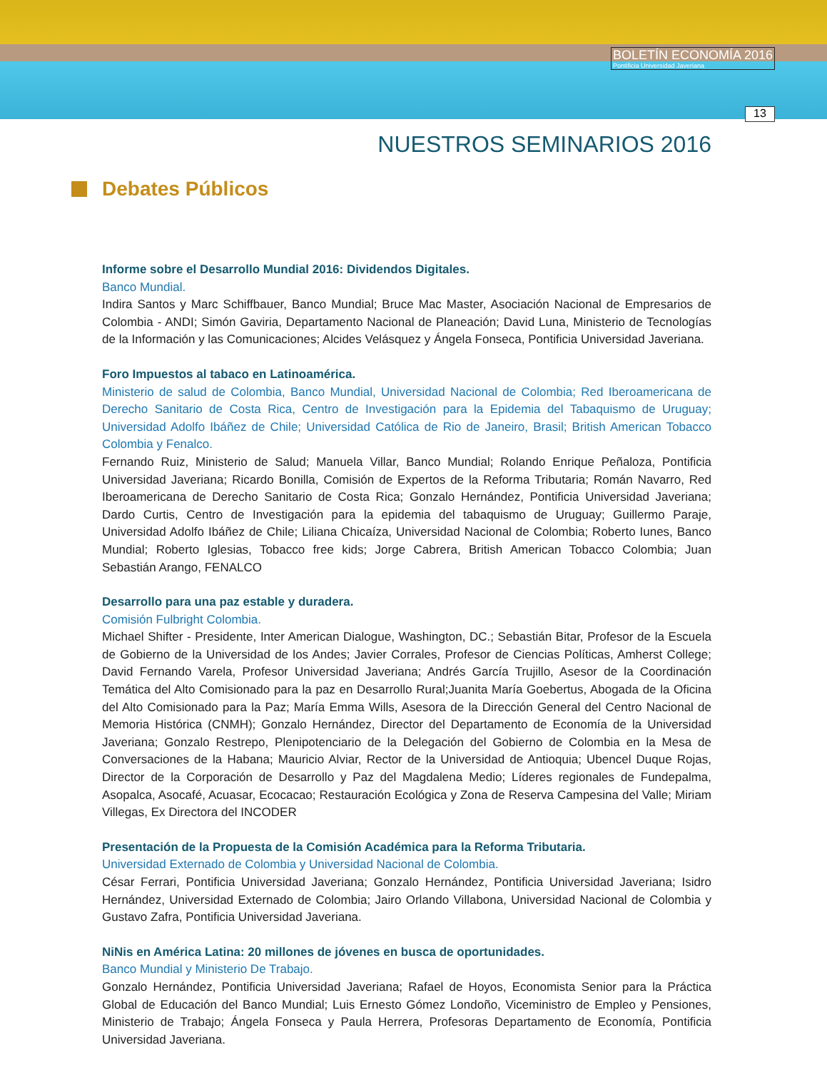BOLETÍN ECONOMÍA 2016
Pontificia Universidad Javeriana
13
NUESTROS SEMINARIOS 2016
Debates Públicos
Informe sobre el Desarrollo Mundial 2016: Dividendos Digitales.
Banco Mundial.
Indira Santos y Marc Schiffbauer, Banco Mundial; Bruce Mac Master, Asociación Nacional de Empresarios de Colombia - ANDI; Simón Gaviria, Departamento Nacional de Planeación; David Luna, Ministerio de Tecnologías de la Información y las Comunicaciones; Alcides Velásquez y Ángela Fonseca, Pontificia Universidad Javeriana.
Foro Impuestos al tabaco en Latinoamérica.
Ministerio de salud de Colombia, Banco Mundial, Universidad Nacional de Colombia; Red Iberoamericana de Derecho Sanitario de Costa Rica, Centro de Investigación para la Epidemia del Tabaquismo de Uruguay; Universidad Adolfo Ibáñez de Chile; Universidad Católica de Rio de Janeiro, Brasil; British American Tobacco Colombia y Fenalco.
Fernando Ruiz, Ministerio de Salud; Manuela Villar, Banco Mundial; Rolando Enrique Peñaloza, Pontificia Universidad Javeriana; Ricardo Bonilla, Comisión de Expertos de la Reforma Tributaria; Román Navarro, Red Iberoamericana de Derecho Sanitario de Costa Rica; Gonzalo Hernández, Pontificia Universidad Javeriana; Dardo Curtis, Centro de Investigación para la epidemia del tabaquismo de Uruguay; Guillermo Paraje, Universidad Adolfo Ibáñez de Chile; Liliana Chicaíza, Universidad Nacional de Colombia; Roberto Iunes, Banco Mundial; Roberto Iglesias, Tobacco free kids; Jorge Cabrera, British American Tobacco Colombia; Juan Sebastián Arango, FENALCO
Desarrollo para una paz estable y duradera.
Comisión Fulbright Colombia.
Michael Shifter - Presidente, Inter American Dialogue, Washington, DC.; Sebastián Bitar, Profesor de la Escuela de Gobierno de la Universidad de los Andes; Javier Corrales, Profesor de Ciencias Políticas, Amherst College; David Fernando Varela, Profesor Universidad Javeriana; Andrés García Trujillo, Asesor de la Coordinación Temática del Alto Comisionado para la paz en Desarrollo Rural;Juanita María Goebertus, Abogada de la Oficina del Alto Comisionado para la Paz; María Emma Wills, Asesora de la Dirección General del Centro Nacional de Memoria Histórica (CNMH); Gonzalo Hernández, Director del Departamento de Economía de la Universidad Javeriana; Gonzalo Restrepo, Plenipotenciario de la Delegación del Gobierno de Colombia en la Mesa de Conversaciones de la Habana; Mauricio Alviar, Rector de la Universidad de Antioquia; Ubencel Duque Rojas, Director de la Corporación de Desarrollo y Paz del Magdalena Medio; Líderes regionales de Fundepalma, Asopalca, Asocafé, Acuasar, Ecocacao; Restauración Ecológica y Zona de Reserva Campesina del Valle; Miriam Villegas, Ex Directora del INCODER
Presentación de la Propuesta de la Comisión Académica para la Reforma Tributaria.
Universidad Externado de Colombia y Universidad Nacional de Colombia.
César Ferrari, Pontificia Universidad Javeriana; Gonzalo Hernández, Pontificia Universidad Javeriana; Isidro Hernández, Universidad Externado de Colombia; Jairo Orlando Villabona, Universidad Nacional de Colombia y Gustavo Zafra, Pontificia Universidad Javeriana.
NiNis en América Latina: 20 millones de jóvenes en busca de oportunidades.
Banco Mundial y Ministerio De Trabajo.
Gonzalo Hernández, Pontificia Universidad Javeriana; Rafael de Hoyos, Economista Senior para la Práctica Global de Educación del Banco Mundial; Luis Ernesto Gómez Londoño, Viceministro de Empleo y Pensiones, Ministerio de Trabajo; Ángela Fonseca y Paula Herrera, Profesoras Departamento de Economía, Pontificia Universidad Javeriana.